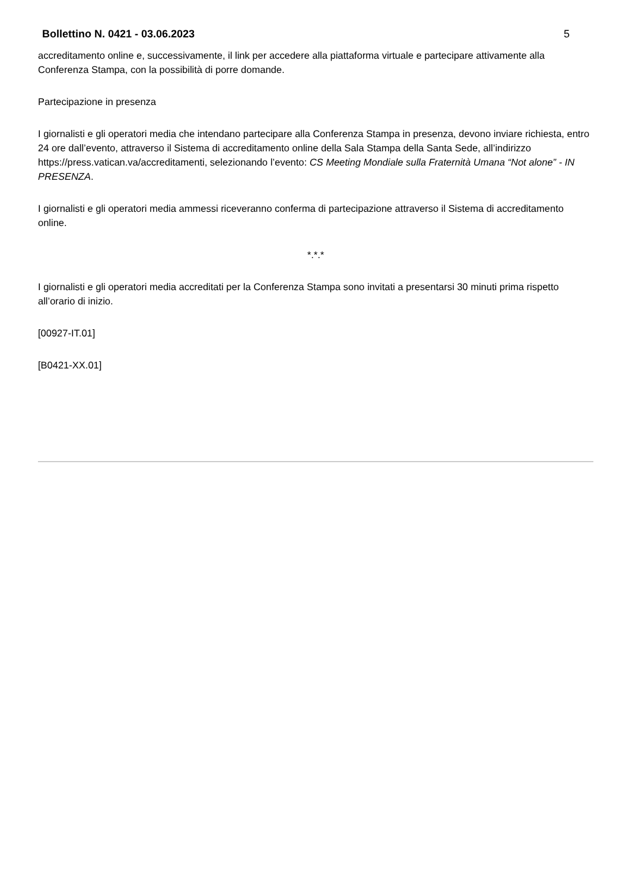Bollettino N. 0421 - 03.06.2023 5
accreditamento online e, successivamente, il link per accedere alla piattaforma virtuale e partecipare attivamente alla Conferenza Stampa, con la possibilità di porre domande.
Partecipazione in presenza
I giornalisti e gli operatori media che intendano partecipare alla Conferenza Stampa in presenza, devono inviare richiesta, entro 24 ore dall’evento, attraverso il Sistema di accreditamento online della Sala Stampa della Santa Sede, all’indirizzo https://press.vatican.va/accreditamenti, selezionando l’evento: CS Meeting Mondiale sulla Fraternità Umana “Not alone” - IN PRESENZA.
I giornalisti e gli operatori media ammessi riceveranno conferma di partecipazione attraverso il Sistema di accreditamento online.
*.*.*
I giornalisti e gli operatori media accreditati per la Conferenza Stampa sono invitati a presentarsi 30 minuti prima rispetto all’orario di inizio.
[00927-IT.01]
[B0421-XX.01]